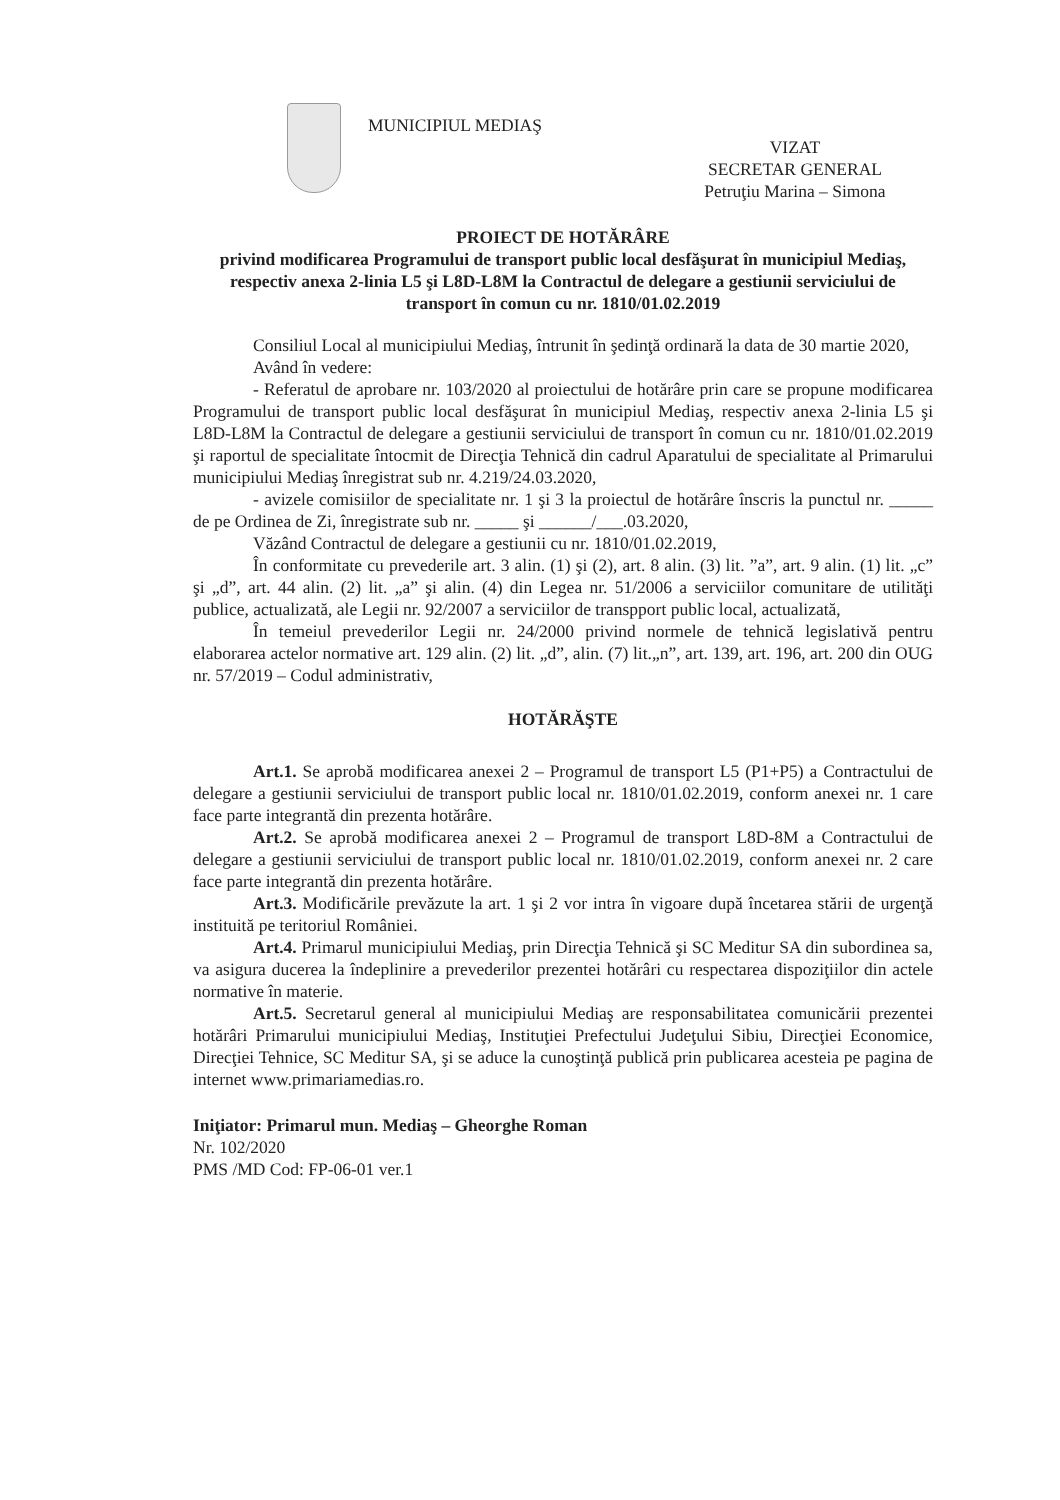MUNICIPIUL MEDIAŞ
VIZAT
SECRETAR GENERAL
Petruţiu Marina – Simona
PROIECT DE HOTĂRÂRE
privind modificarea Programului de transport public local desfăşurat în municipiul Mediaş, respectiv anexa 2-linia L5 şi L8D-L8M la Contractul de delegare a gestiunii serviciului de transport în comun cu nr. 1810/01.02.2019
Consiliul Local al municipiului Mediaş, întrunit în şedinţă ordinară la data de 30 martie 2020,
Având în vedere:
- Referatul de aprobare nr. 103/2020 al proiectului de hotărâre prin care se propune modificarea Programului de transport public local desfăşurat în municipiul Mediaş, respectiv anexa 2-linia L5 şi L8D-L8M la Contractul de delegare a gestiunii serviciului de transport în comun cu nr. 1810/01.02.2019 şi raportul de specialitate întocmit de Direcţia Tehnică din cadrul Aparatului de specialitate al Primarului municipiului Mediaş înregistrat sub nr. 4.219/24.03.2020,
- avizele comisiilor de specialitate nr. 1 şi 3 la proiectul de hotărâre înscris la punctul nr. _____ de pe Ordinea de Zi, înregistrate sub nr. _____ şi ______/___.03.2020,
Văzând Contractul de delegare a gestiunii cu nr. 1810/01.02.2019,
În conformitate cu prevederile art. 3 alin. (1) şi (2), art. 8 alin. (3) lit. ”a”, art. 9 alin. (1) lit. „c” şi „d”, art. 44 alin. (2) lit. „a” şi alin. (4) din Legea nr. 51/2006 a serviciilor comunitare de utilităţi publice, actualizată, ale Legii nr. 92/2007 a serviciilor de transpport public local, actualizată,
În temeiul prevederilor Legii nr. 24/2000 privind normele de tehnică legislativă pentru elaborarea actelor normative art. 129 alin. (2) lit. „d”, alin. (7) lit.„n”, art. 139, art. 196, art. 200 din OUG nr. 57/2019 – Codul administrativ,
HOTĂRĂŞTE
Art.1. Se aprobă modificarea anexei 2 – Programul de transport L5 (P1+P5) a Contractului de delegare a gestiunii serviciului de transport public local nr. 1810/01.02.2019, conform anexei nr. 1 care face parte integrantă din prezenta hotărâre.
Art.2. Se aprobă modificarea anexei 2 – Programul de transport L8D-8M a Contractului de delegare a gestiunii serviciului de transport public local nr. 1810/01.02.2019, conform anexei nr. 2 care face parte integrantă din prezenta hotărâre.
Art.3. Modificările prevăzute la art. 1 şi 2 vor intra în vigoare după încetarea stării de urgenţă instituită pe teritoriul României.
Art.4. Primarul municipiului Mediaş, prin Direcţia Tehnică şi SC Meditur SA din subordinea sa, va asigura ducerea la îndeplinire a prevederilor prezentei hotărâri cu respectarea dispoziţiilor din actele normative în materie.
Art.5. Secretarul general al municipiului Mediaş are responsabilitatea comunicării prezentei hotărâri Primarului municipiului Mediaş, Instituţiei Prefectului Judeţului Sibiu, Direcţiei Economice, Direcţiei Tehnice, SC Meditur SA, şi se aduce la cunoştinţă publică prin publicarea acesteia pe pagina de internet www.primariamedias.ro.
Iniţiator: Primarul mun. Mediaş – Gheorghe Roman
Nr. 102/2020
PMS /MD Cod: FP-06-01 ver.1